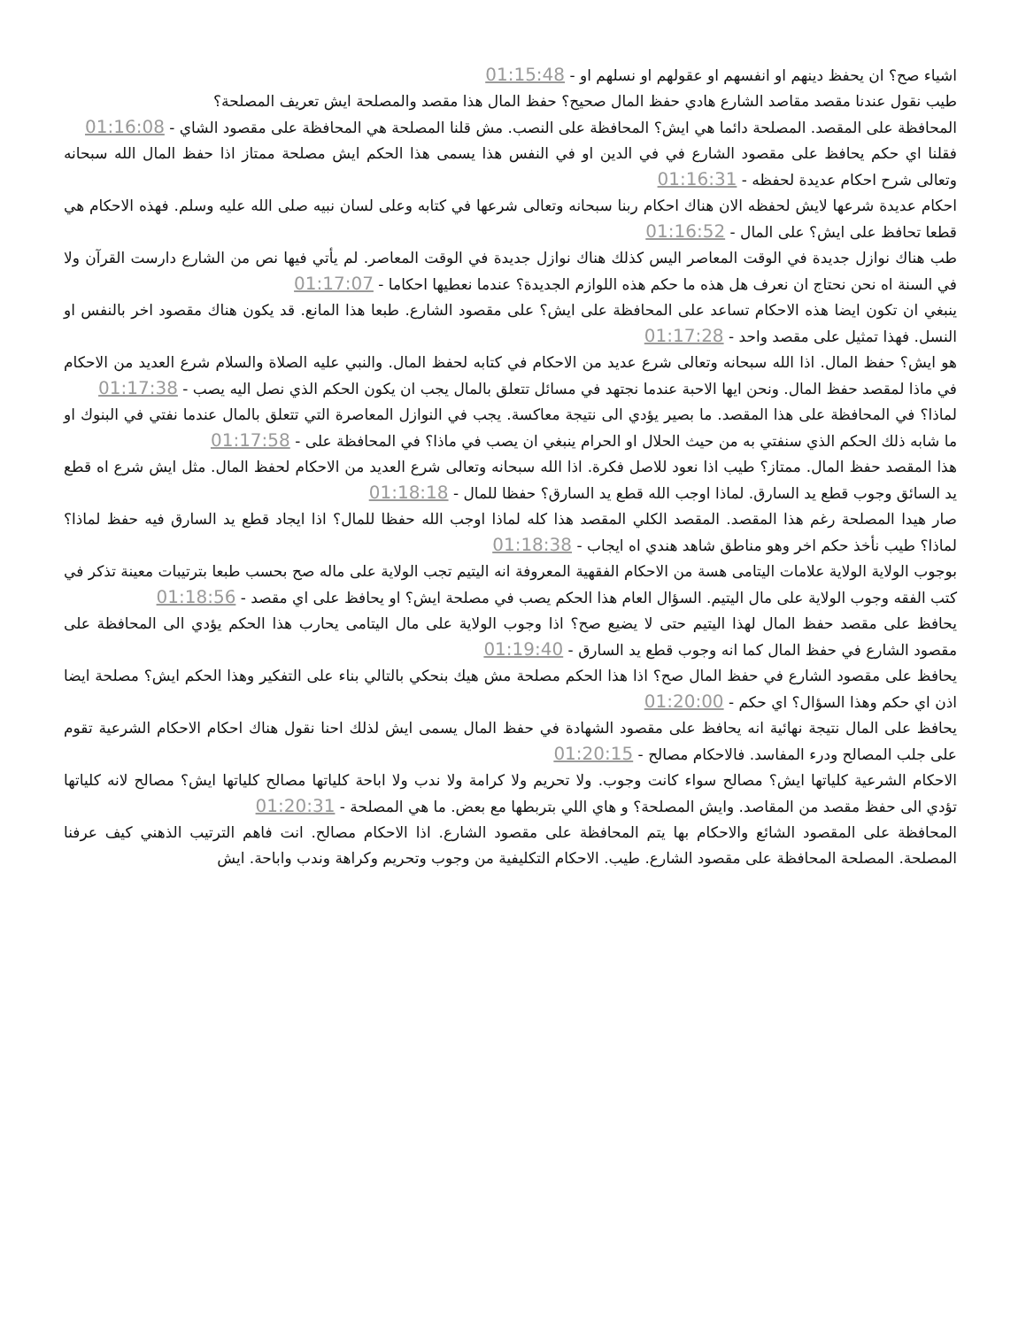اشياء صح؟ ان يحفظ دينهم او انفسهم او عقولهم او نسلهم او - 01:15:48
طيب نقول عندنا مقصد مقاصد الشارع هادي حفظ المال صحيح؟ حفظ المال هذا مقصد والمصلحة ايش تعريف المصلحة؟
المحافظة على المقصد. المصلحة دائما هي ايش؟ المحافظة على النصب. مش قلنا المصلحة هي المحافظة على مقصود الشاي - 01:16:08
فقلنا اي حكم يحافظ على مقصود الشارع في في الدين او في النفس هذا يسمى هذا الحكم ايش مصلحة ممتاز اذا حفظ المال الله سبحانه وتعالى شرح احكام عديدة لحفظه - 01:16:31
احكام عديدة شرعها لايش لحفظه الان هناك احكام ربنا سبحانه وتعالى شرعها في كتابه وعلى لسان نبيه صلى الله عليه وسلم. فهذه الاحكام هي قطعا تحافظ على ايش؟ على المال - 01:16:52
طب هناك نوازل جديدة في الوقت المعاصر اليس كذلك هناك نوازل جديدة في الوقت المعاصر. لم يأتي فيها نص من الشارع دارست القرآن ولا في السنة اه نحن نحتاج ان نعرف هل هذه ما حكم هذه اللوازم الجديدة؟ عندما نعطيها احكاما - 01:17:07
ينبغي ان تكون ايضا هذه الاحكام تساعد على المحافظة على ايش؟ على مقصود الشارع. طبعا هذا المانع. قد يكون هناك مقصود اخر بالنفس او النسل. فهذا تمثيل على مقصد واحد - 01:17:28
هو ايش؟ حفظ المال. اذا الله سبحانه وتعالى شرع عديد من الاحكام في كتابه لحفظ المال. والنبي عليه الصلاة والسلام شرع العديد من الاحكام في ماذا لمقصد حفظ المال. ونحن ايها الاحبة عندما نجتهد في مسائل تتعلق بالمال يجب ان يكون الحكم الذي نصل اليه يصب - 01:17:38
لماذا؟ في المحافظة على هذا المقصد. ما بصير يؤدي الى نتيجة معاكسة. يجب في النوازل المعاصرة التي تتعلق بالمال عندما نفتي في البنوك او ما شابه ذلك الحكم الذي سنفتي به من حيث الحلال او الحرام ينبغي ان يصب في ماذا؟ في المحافظة على - 01:17:58
هذا المقصد حفظ المال. ممتاز؟ طيب اذا نعود للاصل فكرة. اذا الله سبحانه وتعالى شرع العديد من الاحكام لحفظ المال. مثل ايش شرع اه قطع يد السائق وجوب قطع يد السارق. لماذا اوجب الله قطع يد السارق؟ حفظا للمال - 01:18:18
صار هيدا المصلحة رغم هذا المقصد. المقصد الكلي المقصد هذا كله لماذا اوجب الله حفظا للمال؟ اذا ايجاد قطع يد السارق فيه حفظ لماذا؟ لماذا؟ طيب نأخذ حكم اخر وهو مناطق شاهد هندي اه ايجاب - 01:18:38
بوجوب الولاية الولاية علامات اليتامى هسة من الاحكام الفقهية المعروفة انه اليتيم تجب الولاية على ماله صح بحسب طبعا بترتيبات معينة تذكر في كتب الفقه وجوب الولاية على مال اليتيم. السؤال العام هذا الحكم يصب في مصلحة ايش؟ او يحافظ على اي مقصد - 01:18:56
يحافظ على مقصد حفظ المال لهذا اليتيم حتى لا يضيع صح؟ اذا وجوب الولاية على مال اليتامى يحارب هذا الحكم يؤدي الى المحافظة على مقصود الشارع في حفظ المال كما انه وجوب قطع يد السارق - 01:19:40
يحافظ على مقصود الشارع في حفظ المال صح؟ اذا هذا الحكم مصلحة مش هيك بنحكي بالتالي بناء على التفكير وهذا الحكم ايش؟ مصلحة ايضا اذن اي حكم وهذا السؤال؟ اي حكم - 01:20:00
يحافظ على المال نتيجة نهائية انه يحافظ على مقصود الشهادة في حفظ المال يسمى ايش لذلك احنا نقول هناك احكام الاحكام الشرعية تقوم على جلب المصالح ودرء المفاسد. فالاحكام مصالح - 01:20:15
الاحكام الشرعية كلياتها ايش؟ مصالح سواء كانت وجوب. ولا تحريم ولا كرامة ولا ندب ولا اباحة كلياتها مصالح كلياتها ايش؟ مصالح لانه كلياتها تؤدي الى حفظ مقصد من المقاصد. وايش المصلحة؟ و هاي اللي بتربطها مع بعض. ما هي المصلحة - 01:20:31
المحافظة على المقصود الشائع والاحكام بها يتم المحافظة على مقصود الشارع. اذا الاحكام مصالح. انت فاهم الترتيب الذهني كيف عرفنا المصلحة. المصلحة المحافظة على مقصود الشارع. طيب. الاحكام التكليفية من وجوب وتحريم وكراهة وندب واباحة. ايش